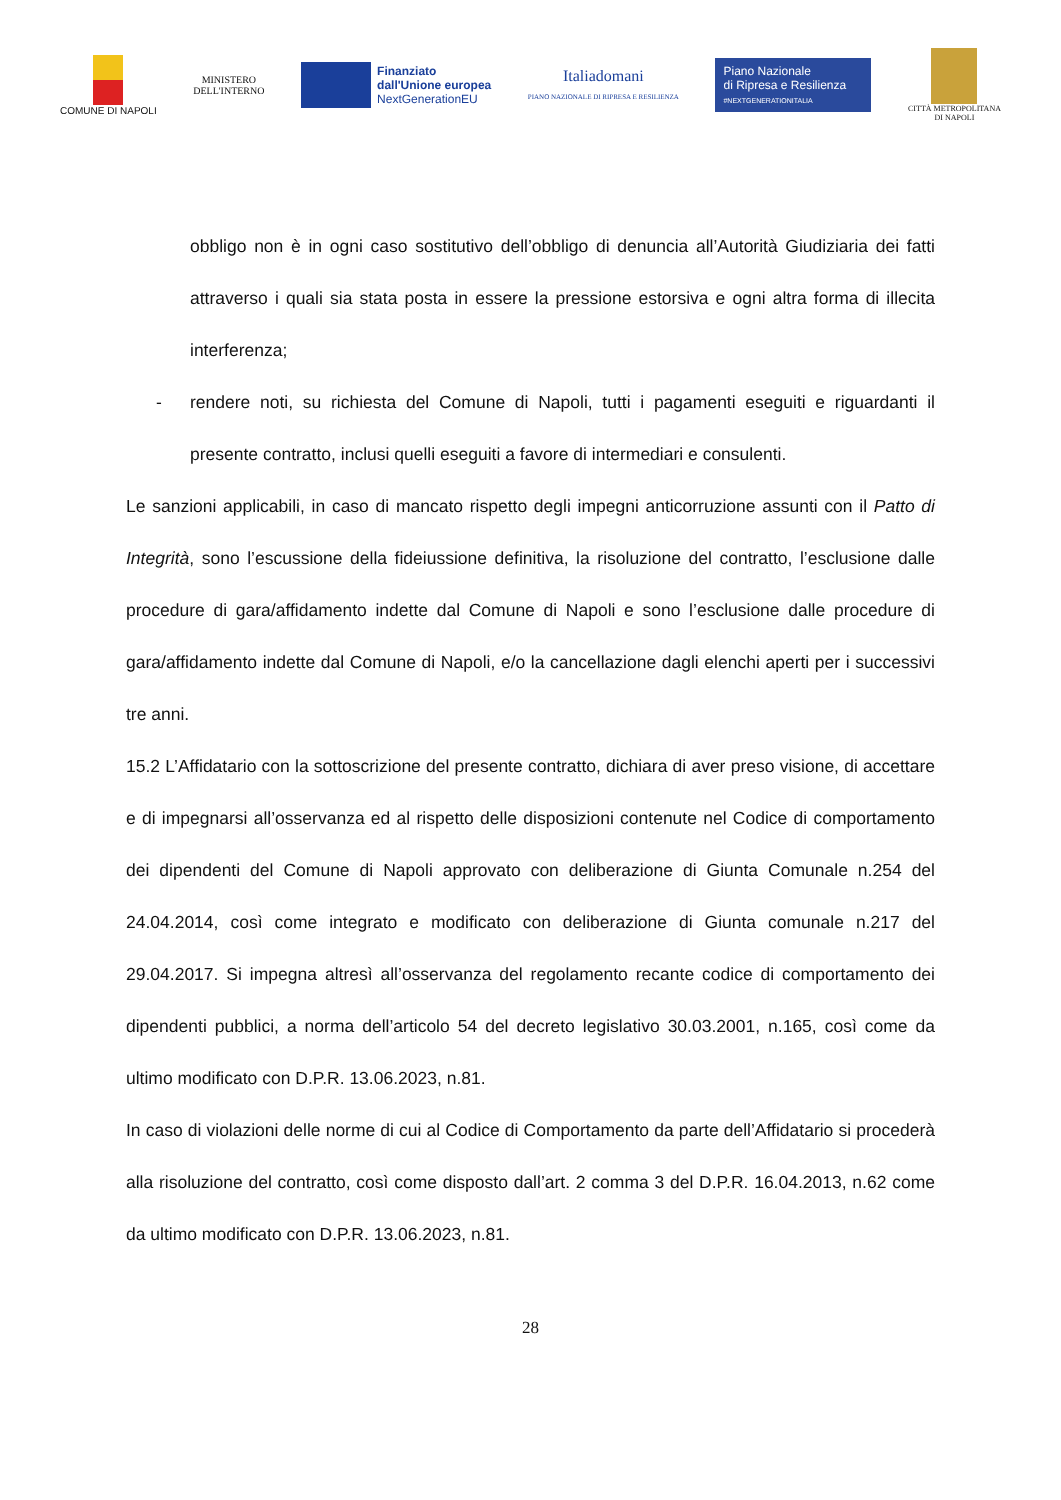COMUNE DI NAPOLI
MINISTERO
DELL'INTERNO
Finanziato
dall'Unione europea
NextGenerationEU
Italiadomani
PIANO NAZIONALE DI RIPRESA E RESILIENZA
Piano Nazionale
di Ripresa e Resilienza
#NEXTGENERATIONITALIA
CITTÀ METROPOLITANA
DI NAPOLI
obbligo non è in ogni caso sostitutivo dell’obbligo di denuncia all’Autorità Giudiziaria dei fatti attraverso i quali sia stata posta in essere la pressione estorsiva e ogni altra forma di illecita interferenza;
- rendere noti, su richiesta del Comune di Napoli, tutti i pagamenti eseguiti e riguardanti il presente contratto, inclusi quelli eseguiti a favore di intermediari e consulenti.
Le sanzioni applicabili, in caso di mancato rispetto degli impegni anticorruzione assunti con il Patto di Integrità, sono l’escussione della fideiussione definitiva, la risoluzione del contratto, l’esclusione dalle procedure di gara/affidamento indette dal Comune di Napoli e sono l’esclusione dalle procedure di gara/affidamento indette dal Comune di Napoli, e/o la cancellazione dagli elenchi aperti per i successivi tre anni.
15.2 L’Affidatario con la sottoscrizione del presente contratto, dichiara di aver preso visione, di accettare e di impegnarsi all’osservanza ed al rispetto delle disposizioni contenute nel Codice di comportamento dei dipendenti del Comune di Napoli approvato con deliberazione di Giunta Comunale n.254 del 24.04.2014, così come integrato e modificato con deliberazione di Giunta comunale n.217 del 29.04.2017. Si impegna altresì all’osservanza del regolamento recante codice di comportamento dei dipendenti pubblici, a norma dell’articolo 54 del decreto legislativo 30.03.2001, n.165, così come da ultimo modificato con D.P.R. 13.06.2023, n.81.
In caso di violazioni delle norme di cui al Codice di Comportamento da parte dell’Affidatario si procederà alla risoluzione del contratto, così come disposto dall’art. 2 comma 3 del D.P.R. 16.04.2013, n.62 come da ultimo modificato con D.P.R. 13.06.2023, n.81.
28